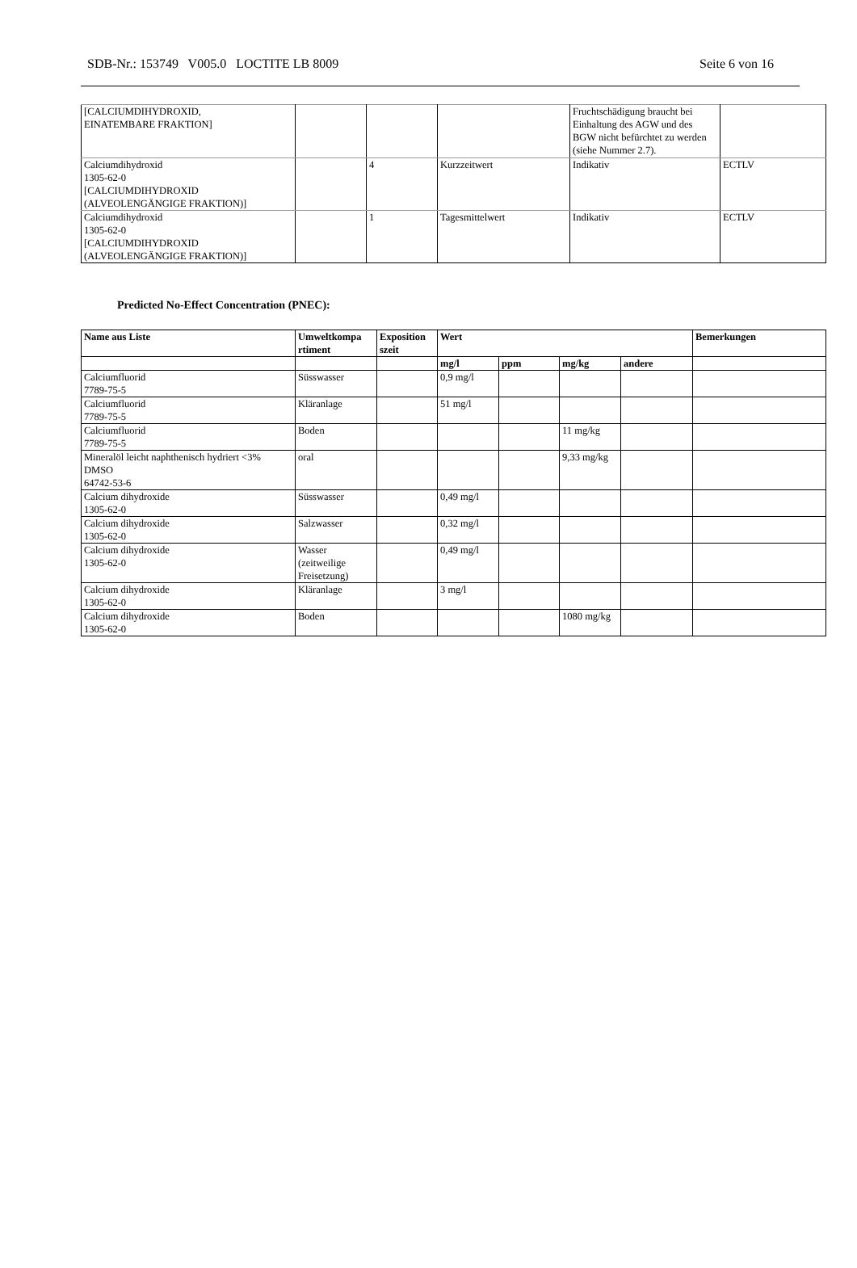SDB-Nr.: 153749 V005.0 LOCTITE LB 8009 Seite 6 von 16
| [CALCIUMDIHYDROXID, EINATEMBARE FRAKTION] | | | | Fruchtschädigung braucht bei Einhaltung des AGW und des BGW nicht befürchtet zu werden (siehe Nummer 2.7). | |
| Calciumdihydroxid 1305-62-0 [CALCIUMDIHYDROXID (ALVEOLENGÄNGIGE FRAKTION)] | | 4 | Kurzzeitwert | Indikativ | ECTLV |
| Calciumdihydroxid 1305-62-0 [CALCIUMDIHYDROXID (ALVEOLENGÄNGIGE FRAKTION)] | | 1 | Tagesmittelwert | Indikativ | ECTLV |
Predicted No-Effect Concentration (PNEC):
| Name aus Liste | Umweltkompa rtiment | Exposition szeit | Wert | | | | Bemerkungen |
| --- | --- | --- | --- | --- | --- | --- | --- |
| | | | mg/l | ppm | mg/kg | andere | |
| Calciumfluorid 7789-75-5 | Süsswasser | | 0,9 mg/l | | | | |
| Calciumfluorid 7789-75-5 | Kläranlage | | 51 mg/l | | | | |
| Calciumfluorid 7789-75-5 | Boden | | | | 11 mg/kg | | |
| Mineralöl leicht naphthenisch hydriert <3% DMSO 64742-53-6 | oral | | | | 9,33 mg/kg | | |
| Calcium dihydroxide 1305-62-0 | Süsswasser | | 0,49 mg/l | | | | |
| Calcium dihydroxide 1305-62-0 | Salzwasser | | 0,32 mg/l | | | | |
| Calcium dihydroxide 1305-62-0 | Wasser (zeitweilige Freisetzung) | | 0,49 mg/l | | | | |
| Calcium dihydroxide 1305-62-0 | Kläranlage | | 3 mg/l | | | | |
| Calcium dihydroxide 1305-62-0 | Boden | | | | 1080 mg/kg | | |